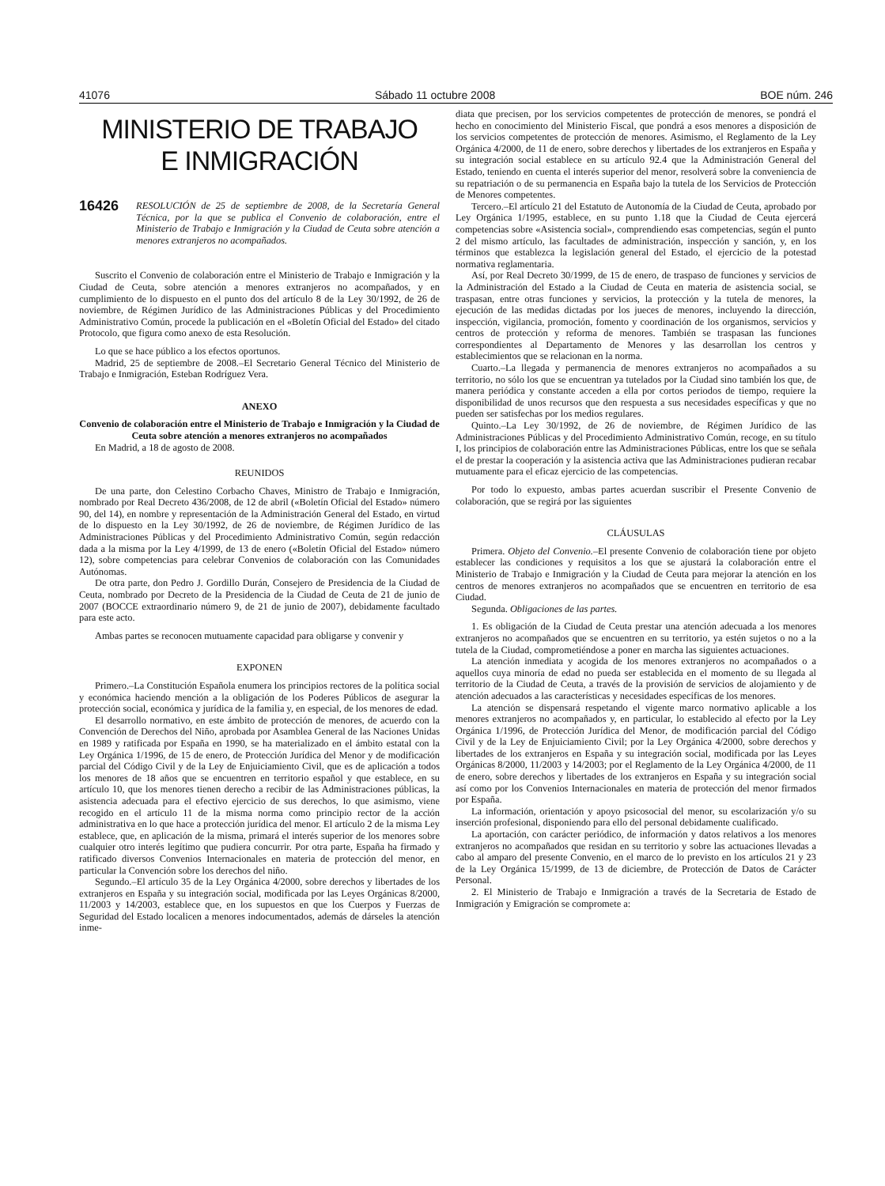41076 Sábado 11 octubre 2008 BOE núm. 246
MINISTERIO DE TRABAJO
E INMIGRACIÓN
16426 RESOLUCIÓN de 25 de septiembre de 2008, de la Secretaría General Técnica, por la que se publica el Convenio de colaboración, entre el Ministerio de Trabajo e Inmigración y la Ciudad de Ceuta sobre atención a menores extranjeros no acompañados.
Suscrito el Convenio de colaboración entre el Ministerio de Trabajo e Inmigración y la Ciudad de Ceuta, sobre atención a menores extranjeros no acompañados, y en cumplimiento de lo dispuesto en el punto dos del artículo 8 de la Ley 30/1992, de 26 de noviembre, de Régimen Jurídico de las Administraciones Públicas y del Procedimiento Administrativo Común, procede la publicación en el «Boletín Oficial del Estado» del citado Protocolo, que figura como anexo de esta Resolución.
Lo que se hace público a los efectos oportunos.
Madrid, 25 de septiembre de 2008.–El Secretario General Técnico del Ministerio de Trabajo e Inmigración, Esteban Rodríguez Vera.
ANEXO
Convenio de colaboración entre el Ministerio de Trabajo e Inmigración y la Ciudad de Ceuta sobre atención a menores extranjeros no acompañados
En Madrid, a 18 de agosto de 2008.
REUNIDOS
De una parte, don Celestino Corbacho Chaves, Ministro de Trabajo e Inmigración, nombrado por Real Decreto 436/2008, de 12 de abril («Boletín Oficial del Estado» número 90, del 14), en nombre y representación de la Administración General del Estado, en virtud de lo dispuesto en la Ley 30/1992, de 26 de noviembre, de Régimen Jurídico de las Administraciones Públicas y del Procedimiento Administrativo Común, según redacción dada a la misma por la Ley 4/1999, de 13 de enero («Boletín Oficial del Estado» número 12), sobre competencias para celebrar Convenios de colaboración con las Comunidades Autónomas.
De otra parte, don Pedro J. Gordillo Durán, Consejero de Presidencia de la Ciudad de Ceuta, nombrado por Decreto de la Presidencia de la Ciudad de Ceuta de 21 de junio de 2007 (BOCCE extraordinario número 9, de 21 de junio de 2007), debidamente facultado para este acto.
Ambas partes se reconocen mutuamente capacidad para obligarse y convenir y
EXPONEN
Primero.–La Constitución Española enumera los principios rectores de la política social y económica haciendo mención a la obligación de los Poderes Públicos de asegurar la protección social, económica y jurídica de la familia y, en especial, de los menores de edad.
El desarrollo normativo, en este ámbito de protección de menores, de acuerdo con la Convención de Derechos del Niño, aprobada por Asamblea General de las Naciones Unidas en 1989 y ratificada por España en 1990, se ha materializado en el ámbito estatal con la Ley Orgánica 1/1996, de 15 de enero, de Protección Jurídica del Menor y de modificación parcial del Código Civil y de la Ley de Enjuiciamiento Civil, que es de aplicación a todos los menores de 18 años que se encuentren en territorio español y que establece, en su artículo 10, que los menores tienen derecho a recibir de las Administraciones públicas, la asistencia adecuada para el efectivo ejercicio de sus derechos, lo que asimismo, viene recogido en el artículo 11 de la misma norma como principio rector de la acción administrativa en lo que hace a protección jurídica del menor. El artículo 2 de la misma Ley establece, que, en aplicación de la misma, primará el interés superior de los menores sobre cualquier otro interés legítimo que pudiera concurrir. Por otra parte, España ha firmado y ratificado diversos Convenios Internacionales en materia de protección del menor, en particular la Convención sobre los derechos del niño.
Segundo.–El artículo 35 de la Ley Orgánica 4/2000, sobre derechos y libertades de los extranjeros en España y su integración social, modificada por las Leyes Orgánicas 8/2000, 11/2003 y 14/2003, establece que, en los supuestos en que los Cuerpos y Fuerzas de Seguridad del Estado localicen a menores indocumentados, además de dárseles la atención inme-
diata que precisen, por los servicios competentes de protección de menores, se pondrá el hecho en conocimiento del Ministerio Fiscal, que pondrá a esos menores a disposición de los servicios competentes de protección de menores. Asimismo, el Reglamento de la Ley Orgánica 4/2000, de 11 de enero, sobre derechos y libertades de los extranjeros en España y su integración social establece en su artículo 92.4 que la Administración General del Estado, teniendo en cuenta el interés superior del menor, resolverá sobre la conveniencia de su repatriación o de su permanencia en España bajo la tutela de los Servicios de Protección de Menores competentes.
Tercero.–El artículo 21 del Estatuto de Autonomía de la Ciudad de Ceuta, aprobado por Ley Orgánica 1/1995, establece, en su punto 1.18 que la Ciudad de Ceuta ejercerá competencias sobre «Asistencia social», comprendiendo esas competencias, según el punto 2 del mismo artículo, las facultades de administración, inspección y sanción, y, en los términos que establezca la legislación general del Estado, el ejercicio de la potestad normativa reglamentaria.
Así, por Real Decreto 30/1999, de 15 de enero, de traspaso de funciones y servicios de la Administración del Estado a la Ciudad de Ceuta en materia de asistencia social, se traspasan, entre otras funciones y servicios, la protección y la tutela de menores, la ejecución de las medidas dictadas por los jueces de menores, incluyendo la dirección, inspección, vigilancia, promoción, fomento y coordinación de los organismos, servicios y centros de protección y reforma de menores. También se traspasan las funciones correspondientes al Departamento de Menores y las desarrollan los centros y establecimientos que se relacionan en la norma.
Cuarto.–La llegada y permanencia de menores extranjeros no acompañados a su territorio, no sólo los que se encuentran ya tutelados por la Ciudad sino también los que, de manera periódica y constante acceden a ella por cortos periodos de tiempo, requiere la disponibilidad de unos recursos que den respuesta a sus necesidades específicas y que no pueden ser satisfechas por los medios regulares.
Quinto.–La Ley 30/1992, de 26 de noviembre, de Régimen Jurídico de las Administraciones Públicas y del Procedimiento Administrativo Común, recoge, en su título I, los principios de colaboración entre las Administraciones Públicas, entre los que se señala el de prestar la cooperación y la asistencia activa que las Administraciones pudieran recabar mutuamente para el eficaz ejercicio de las competencias.
Por todo lo expuesto, ambas partes acuerdan suscribir el Presente Convenio de colaboración, que se regirá por las siguientes
CLÁUSULAS
Primera. Objeto del Convenio.–El presente Convenio de colaboración tiene por objeto establecer las condiciones y requisitos a los que se ajustará la colaboración entre el Ministerio de Trabajo e Inmigración y la Ciudad de Ceuta para mejorar la atención en los centros de menores extranjeros no acompañados que se encuentren en territorio de esa Ciudad.
Segunda. Obligaciones de las partes.
1. Es obligación de la Ciudad de Ceuta prestar una atención adecuada a los menores extranjeros no acompañados que se encuentren en su territorio, ya estén sujetos o no a la tutela de la Ciudad, comprometiéndose a poner en marcha las siguientes actuaciones.
La atención inmediata y acogida de los menores extranjeros no acompañados o a aquellos cuya minoría de edad no pueda ser establecida en el momento de su llegada al territorio de la Ciudad de Ceuta, a través de la provisión de servicios de alojamiento y de atención adecuados a las características y necesidades específicas de los menores.
La atención se dispensará respetando el vigente marco normativo aplicable a los menores extranjeros no acompañados y, en particular, lo establecido al efecto por la Ley Orgánica 1/1996, de Protección Jurídica del Menor, de modificación parcial del Código Civil y de la Ley de Enjuiciamiento Civil; por la Ley Orgánica 4/2000, sobre derechos y libertades de los extranjeros en España y su integración social, modificada por las Leyes Orgánicas 8/2000, 11/2003 y 14/2003; por el Reglamento de la Ley Orgánica 4/2000, de 11 de enero, sobre derechos y libertades de los extranjeros en España y su integración social así como por los Convenios Internacionales en materia de protección del menor firmados por España.
La información, orientación y apoyo psicosocial del menor, su escolarización y/o su inserción profesional, disponiendo para ello del personal debidamente cualificado.
La aportación, con carácter periódico, de información y datos relativos a los menores extranjeros no acompañados que residan en su territorio y sobre las actuaciones llevadas a cabo al amparo del presente Convenio, en el marco de lo previsto en los artículos 21 y 23 de la Ley Orgánica 15/1999, de 13 de diciembre, de Protección de Datos de Carácter Personal.
2. El Ministerio de Trabajo e Inmigración a través de la Secretaria de Estado de Inmigración y Emigración se compromete a: